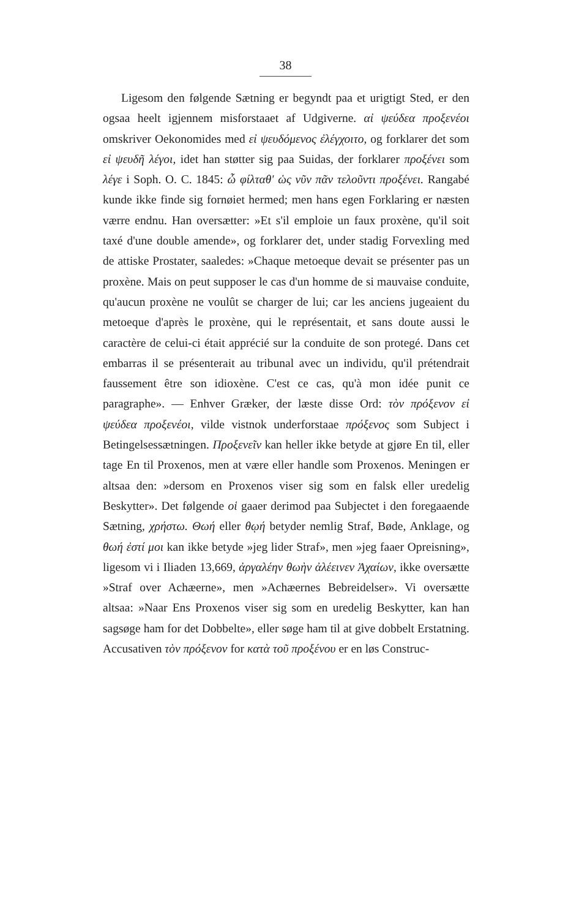38
Ligesom den følgende Sætning er begyndt paa et urigtigt Sted, er den ogsaa heelt igjennem misforstaaet af Udgiverne. αἰ ψεύδεα προξενέοι omskriver Oekonomides med εἰ ψευδόμενος ἐλέγχοιτο, og forklarer det som εἰ ψευδῆ λέγοι, idet han støtter sig paa Suidas, der forklarer προξένει som λέγε i Soph. O. C. 1845: ὦ φίλταθ' ὡς νῦν πᾶν τελοῦντι προξένει. Rangabé kunde ikke finde sig fornøiet hermed; men hans egen Forklaring er næsten værre endnu. Han oversætter: »Et s'il emploie un faux proxène, qu'il soit taxé d'une double amende», og forklarer det, under stadig Forvexling med de attiske Prostater, saaledes: »Chaque metoeque devait se présenter pas un proxène. Mais on peut supposer le cas d'un homme de si mauvaise conduite, qu'aucun proxène ne voulût se charger de lui; car les anciens jugeaient du metoeque d'après le proxène, qui le représentait, et sans doute aussi le caractère de celui-ci était apprécié sur la conduite de son protegé. Dans cet embarras il se présenterait au tribunal avec un individu, qu'il prétendrait faussement être son idioxène. C'est ce cas, qu'à mon idée punit ce paragraphe». — Enhver Græker, der læste disse Ord: τὸν πρόξενον εἰ ψεύδεα προξενέοι, vilde vistnok underforstaae πρόξενος som Subject i Betingelsessætningen. Προξενεῖν kan heller ikke betyde at gjøre En til, eller tage En til Proxenos, men at være eller handle som Proxenos. Meningen er altsaa den: »dersom en Proxenos viser sig som en falsk eller uredelig Beskytter». Det følgende οἱ gaaer derimod paa Subjectet i den foregaaende Sætning, χρήστω. Θωή eller θῳή betyder nemlig Straf, Bøde, Anklage, og θωή ἐστί μοι kan ikke betyde »jeg lider Straf», men »jeg faaer Opreisning», ligesom vi i Iliaden 13,669, ἀργαλέην θωὴν ἀλέεινεν Ἀχαίων, ikke oversætte »Straf over Achæerne», men »Achæernes Bebreidelser». Vi oversætte altsaa: »Naar Ens Proxenos viser sig som en uredelig Beskytter, kan han sagsøge ham for det Dobbelte», eller søge ham til at give dobbelt Erstatning. Accusativen τὸν πρόξενον for κατὰ τοῦ προξένου er en løs Construc-